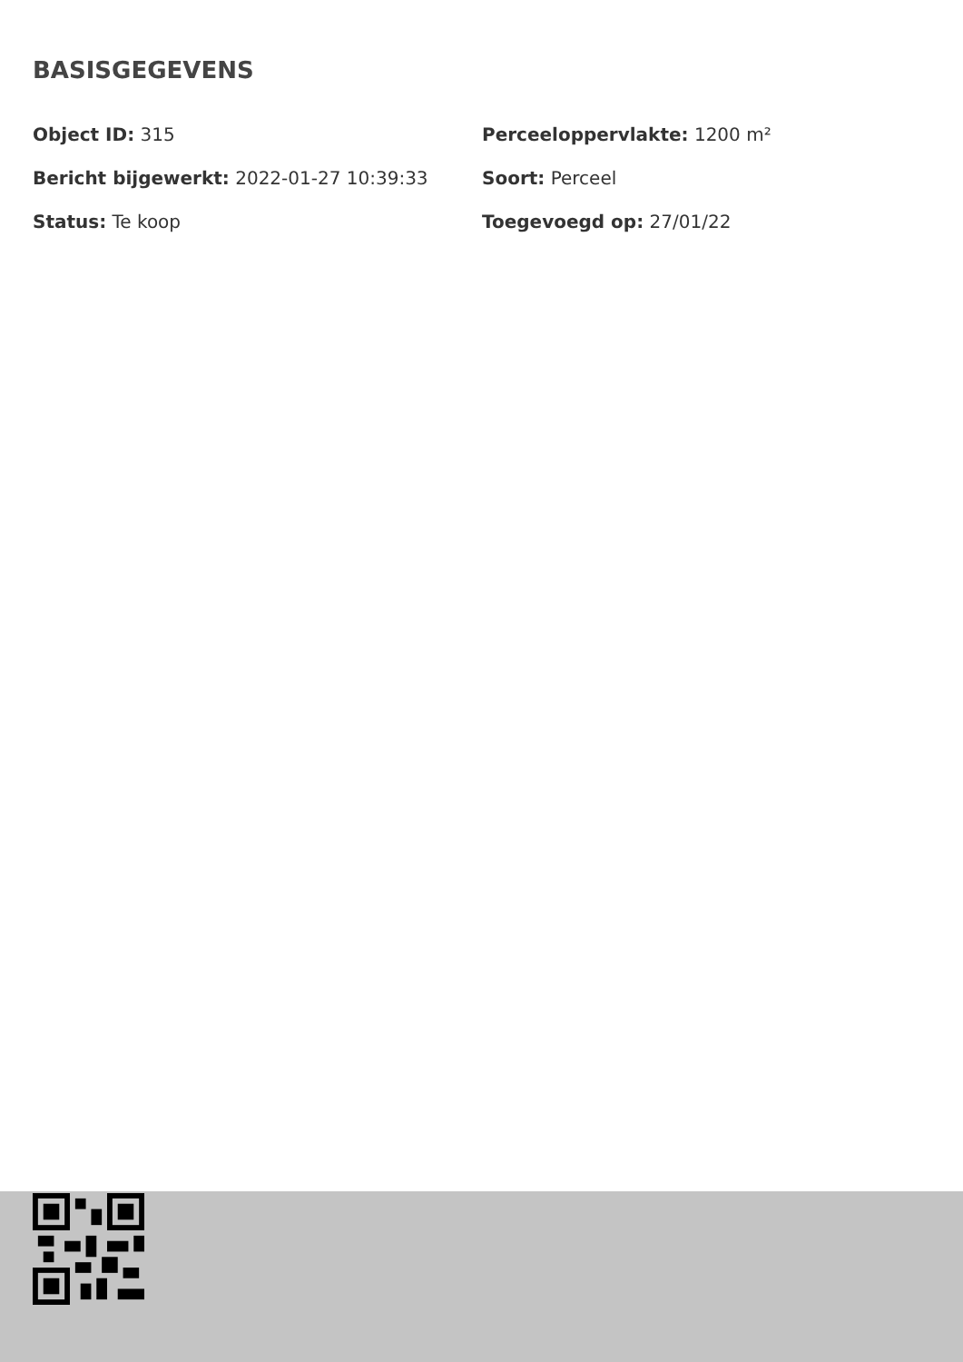BASISGEGEVENS
Object ID: 315
Perceeloppervlakte: 1200 m²
Bericht bijgewerkt: 2022-01-27 10:39:33
Soort: Perceel
Status: Te koop
Toegevoegd op: 27/01/22